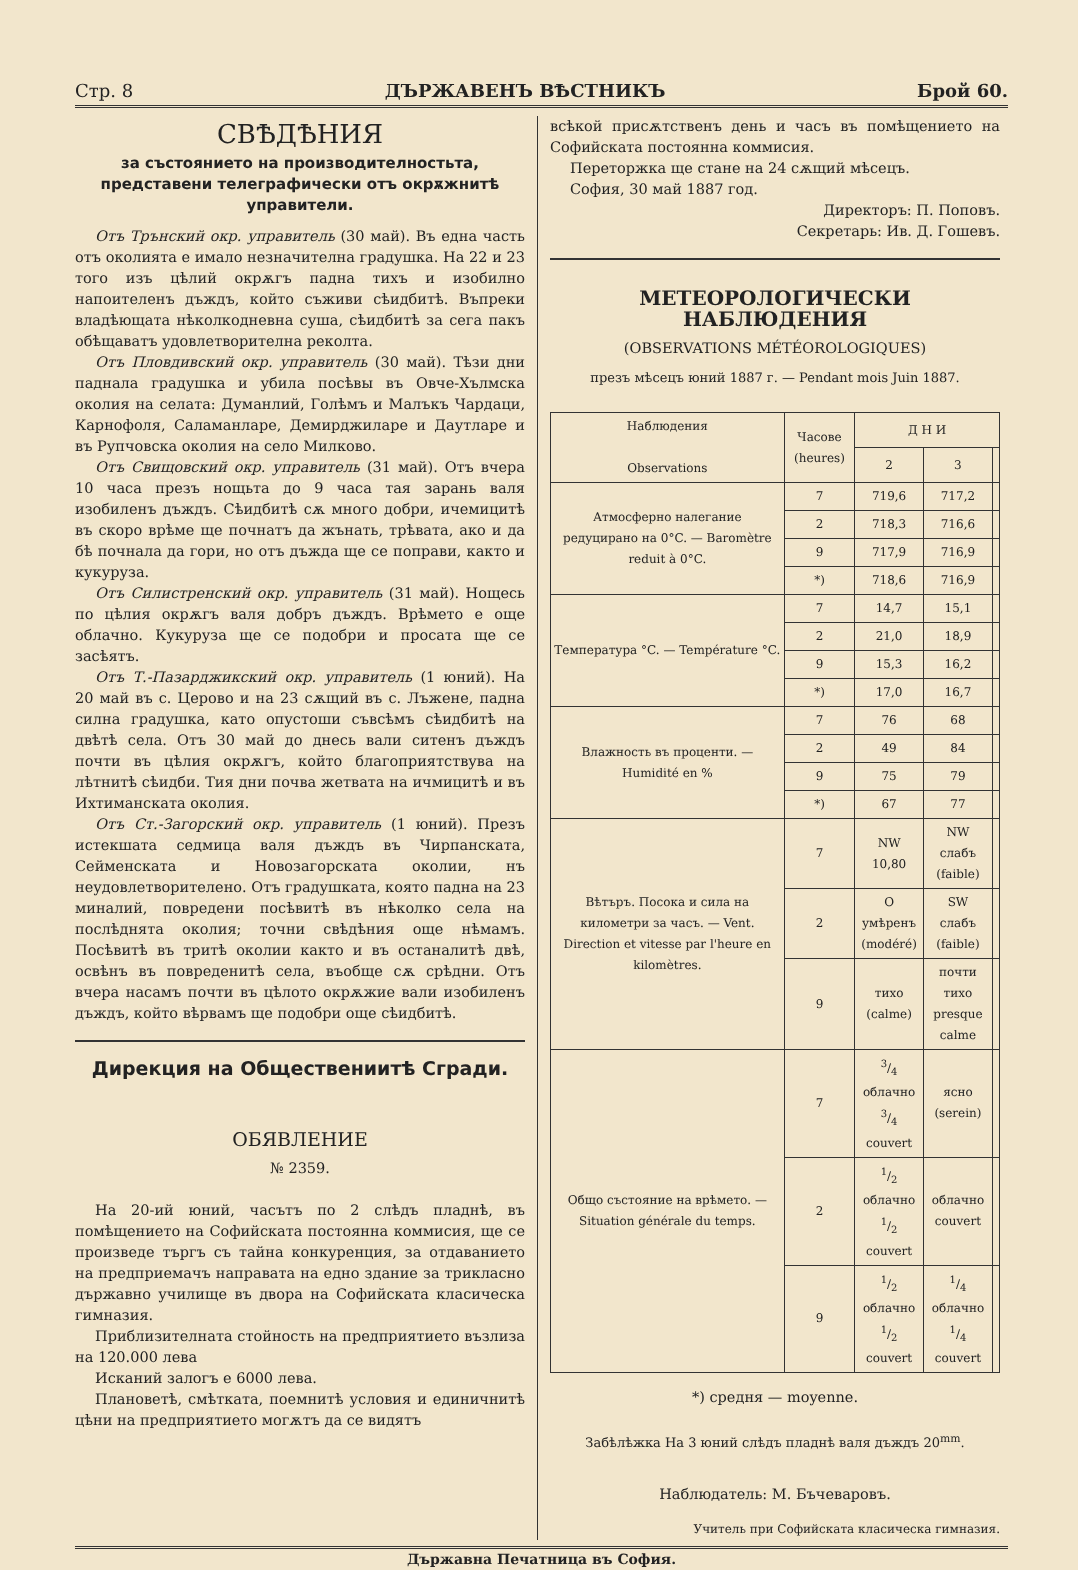Стр. 8 ДЪРЖАВЕНЪ ВѢСТНИКЪ Брой 60.
СВѢДѢНИЯ
за състоянието на производителностьта, представени телеграфически отъ окрѫжнитѣ управители.
Отъ Трънский окр. управитель (30 май). Въ една часть отъ околията е имало незначителна градушка. На 22 и 23 того изъ цѣлий окрѫгъ падна тихъ и изобилно напоителенъ дъждъ, който съживи сѣидбитѣ. Въпреки владѣющата нѣколкодневна суша, сѣидбитѣ за сега пакъ обѣщаватъ удовлетворителна реколта.
Отъ Пловдивский окр. управитель (30 май). Тѣзи дни паднала градушка и убила посѣвы въ Овче-Хълмска околия на селата: Думанлий, Голѣмъ и Малъкъ Чардаци, Карнофоля, Саламанларе, Демирджиларе и Даутларе и въ Рупчовска околия на село Милково.
Отъ Свищовский окр. управитель (31 май). Отъ вчера 10 часа презъ нощьта до 9 часа тая зарань валя изобиленъ дъждъ. Сѣидбитѣ сѫ много добри, ичемицитѣ въ скоро врѣме ще почнатъ да жънать, трѣвата, ако и да бѣ почнала да гори, но отъ дъжда ще се поправи, както и кукуруза.
Отъ Силистренский окр. управитель (31 май). Нощесь по цѣлия окрѫгъ валя добръ дъждъ. Врѣмето е още облачно. Кукуруза ще се подобри и просата ще се засѣятъ.
Отъ Т.-Пазарджикский окр. управитель (1 юний). На 20 май въ с. Церово и на 23 сѫщий въ с. Лъжене, падна силна градушка, като опустоши съвсѣмъ сѣидбитѣ на двѣтѣ села. Отъ 30 май до днесь вали ситенъ дъждъ почти въ цѣлия окрѫгъ, който благоприятствува на лѣтнитѣ сѣидби. Тия дни почва жетвата на ичмицитѣ и въ Ихтиманската околия.
Отъ Ст.-Загорский окр. управитель (1 юний). Презъ истекшата седмица валя дъждъ въ Чирпанската, Сейменската и Новозагорската околии, нъ неудовлетворителено. Отъ градушката, която падна на 23 миналий, повредени посѣвитѣ въ нѣколко села на послѣднята околия; точни свѣдѣния още нѣмамъ. Посѣвитѣ въ тритѣ околии както и въ останалитѣ двѣ, освѣнъ въ повреденитѣ села, въобще сѫ срѣдни. Отъ вчера насамъ почти въ цѣлото окрѫжие вали изобиленъ дъждъ, който вѣрвамъ ще подобри още сѣидбитѣ.
Дирекция на Обществениитѣ Сгради.
ОБЯВЛЕНИЕ
№ 2359.
На 20-ий юний, часътъ по 2 слѣдъ пладнѣ, въ помѣщението на Софийската постоянна коммисия, ще се произведе търгъ съ тайна конкуренция, за отдаванието на предприемачъ направата на едно здание за трикласно държавно училище въ двора на Софийската класическа гимназия.
Приблизителната стойность на предприятието възлиза на 120.000 лева
Исканий залогъ е 6000 лева.
Плановетѣ, смѣтката, поемнитѣ условия и единичнитѣ цѣни на предприятието могѫтъ да се видятъ
всѣкой присѫтственъ день и часъ въ помѣщението на Софийската постоянна коммисия.
Переторжка ще стане на 24 сѫщий мѣсецъ.
София, 30 май 1887 год.
Директоръ: П. Поповъ.
Секретарь: Ив. Д. Гошевъ.
МЕТЕОРОЛОГИЧЕСКИ НАБЛЮДЕНИЯ
(OBSERVATIONS MÉTÉOROLOGIQUES)
презъ мѣсецъ юний 1887 г. — Pendant mois Juin 1887.
| Наблюдения Observations | Часове (heures) | Д Н И | | |
| --- | --- | --- | --- | --- |
| | | 2 | 3 | |
| Атмосферно налегание редуцирано на 0°C. — Baromètre reduit à 0°C. | 7 | 719,6 | 717,2 | |
| | 2 | 718,3 | 716,6 | |
| | 9 | 717,9 | 716,9 | |
| | *) | 718,6 | 716,9 | |
| Температура °C. — Température °C. | 7 | 14,7 | 15,1 | |
| | 2 | 21,0 | 18,9 | |
| | 9 | 15,3 | 16,2 | |
| | *) | 17,0 | 16,7 | |
| Влажность въ проценти. — Humidité en % | 7 | 76 | 68 | |
| | 2 | 49 | 84 | |
| | 9 | 75 | 79 | |
| | *) | 67 | 77 | |
| Вѣтъръ. Посока и сила на километри за часъ. — Vent. Direction et vitesse par l'heure en kilomètres. | 7 | NW 10,80 | NW слабъ (faible) | |
| | 2 | O умѣренъ (modéré) | SW слабъ (faible) | |
| | 9 | тихо (calme) | почти тихо presque calme | |
| Общо състояние на врѣмето. — Situation générale du temps. | 7 | 3/4 облачно 3/4 couvert | ясно (serein) | |
| | 2 | 1/2 облачно 1/2 couvert | облачно couvert | |
| | 9 | 1/2 облачно 1/2 couvert | 1/4 облачно 1/4 couvert | |
*) средня — moyenne.
Забѣлѣжка На 3 юний слѣдъ пладнѣ валя дъждъ 20<sup>mm</sup>.
Наблюдатель: М. Бъчеваровъ.
Учитель при Софийската класическа гимназия.
Държавна Печатница въ София.